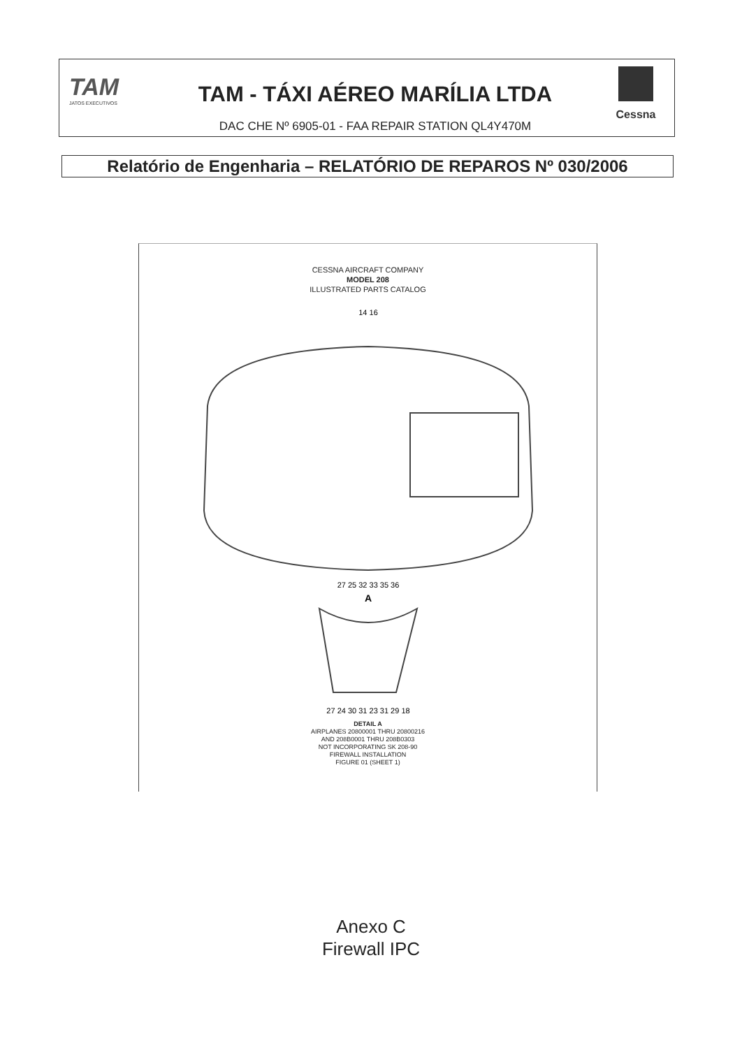TAM
JATOS EXECUTIVOS
TAM - TÁXI AÉREO MARÍLIA LTDA
DAC CHE Nº 6905-01 - FAA REPAIR STATION QL4Y470M
Cessna
Relatório de Engenharia – RELATÓRIO DE REPAROS Nº 030/2006
CESSNA AIRCRAFT COMPANY
MODEL 208
ILLUSTRATED PARTS CATALOG
14 16
27 25 32 33 35 36
A
27 24 30 31 23 31 29 18
DETAIL A
AIRPLANES 20800001 THRU 20800216
AND 208B0001 THRU 208B0303
NOT INCORPORATING SK 208-90
FIREWALL INSTALLATION
FIGURE 01 (SHEET 1)
Anexo C
Firewall IPC